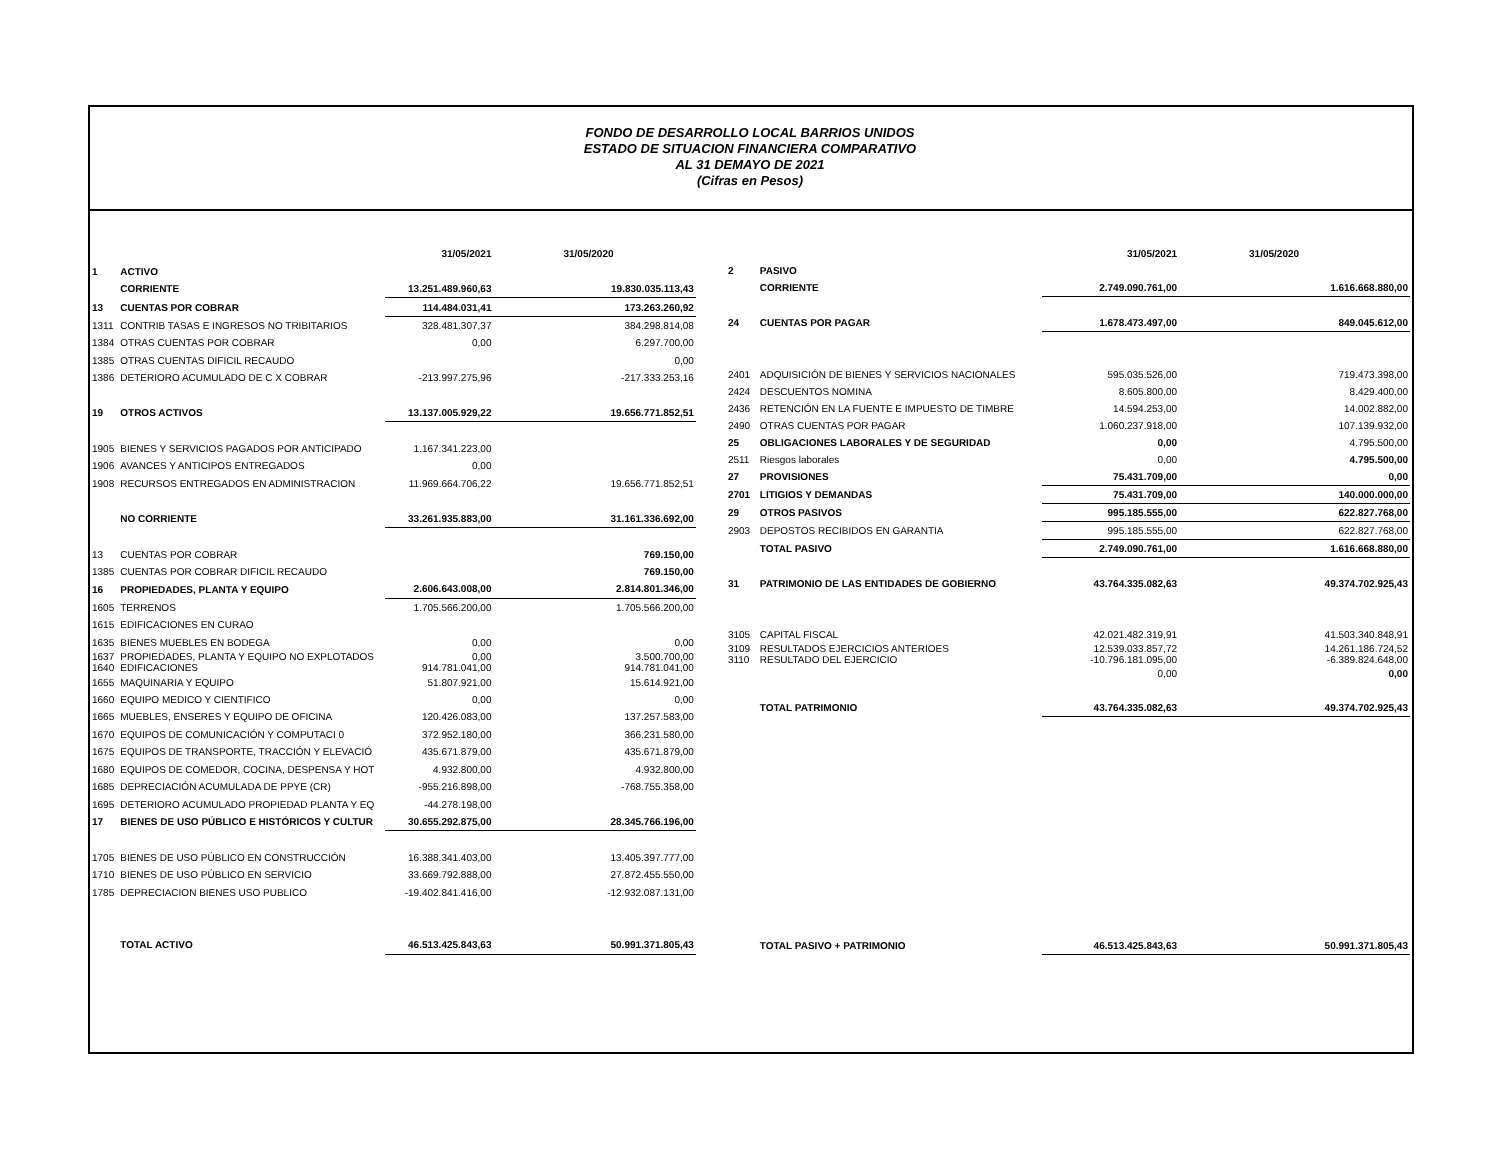FONDO DE DESARROLLO LOCAL BARRIOS UNIDOS
ESTADO DE SITUACION FINANCIERA COMPARATIVO
AL 31 DEMAYO DE 2021
(Cifras en Pesos)
| | | 31/05/2021 | 31/05/2020 |
| 1 | ACTIVO | | |
| | CORRIENTE | 13.251.489.960,63 | 19.830.035.113,43 |
| 13 | CUENTAS POR COBRAR | 114.484.031,41 | 173.263.260,92 |
| 1311 | CONTRIB TASAS E INGRESOS NO TRIBITARIOS | 328.481.307,37 | 384.298.814,08 |
| 1384 | OTRAS CUENTAS POR COBRAR | 0,00 | 6.297.700,00 |
| 1385 | OTRAS CUENTAS DIFICIL RECAUDO | | 0,00 |
| 1386 | DETERIORO ACUMULADO DE C X COBRAR | -213.997.275,96 | -217.333.253,16 |
| 19 | OTROS ACTIVOS | 13.137.005.929,22 | 19.656.771.852,51 |
| 1905 | BIENES Y SERVICIOS PAGADOS POR ANTICIPADO | 1.167.341.223,00 | |
| 1906 | AVANCES Y ANTICIPOS ENTREGADOS | 0,00 | |
| 1908 | RECURSOS ENTREGADOS EN ADMINISTRACION | 11.969.664.706,22 | 19.656.771.852,51 |
| | NO CORRIENTE | 33.261.935.883,00 | 31.161.336.692,00 |
| 13 | CUENTAS POR COBRAR | | 769.150,00 |
| 1385 | CUENTAS POR COBRAR DIFICIL RECAUDO | | 769.150,00 |
| 16 | PROPIEDADES, PLANTA Y EQUIPO | 2.606.643.008,00 | 2.814.801.346,00 |
| 1605 | TERRENOS | 1.705.566.200,00 | 1.705.566.200,00 |
| 1615 | EDIFICACIONES EN CURAO | | |
| 1635 | BIENES MUEBLES EN BODEGA | 0,00 | 0,00 |
| 1637 1640 | PROPIEDADES, PLANTA Y EQUIPO NO EXPLOTADOS EDIFICACIONES | 0,00 914.781.041,00 | 3.500.700,00 914.781.041,00 |
| 1655 | MAQUINARIA Y EQUIPO | 51.807.921,00 | 15.614.921,00 |
| 1660 | EQUIPO MEDICO Y CIENTIFICO | 0,00 | 0,00 |
| 1665 | MUEBLES, ENSERES Y EQUIPO DE OFICINA | 120.426.083,00 | 137.257.583,00 |
| 1670 | EQUIPOS DE COMUNICACIÓN Y COMPUTACI 0 | 372.952.180,00 | 366.231.580,00 |
| 1675 | EQUIPOS DE TRANSPORTE, TRACCIÓN Y ELEVACIÓ | 435.671.879,00 | 435.671.879,00 |
| 1680 | EQUIPOS DE COMEDOR, COCINA, DESPENSA Y HOT | 4.932.800,00 | 4.932.800,00 |
| 1685 | DEPRECIACIÓN ACUMULADA DE PPYE (CR) | -955.216.898,00 | -768.755.358,00 |
| 1695 | DETERIORO ACUMULADO PROPIEDAD PLANTA Y EQ | -44.278.198,00 | |
| 17 | BIENES DE USO PÚBLICO E HISTÓRICOS Y CULTUR | 30.655.292.875,00 | 28.345.766.196,00 |
| 1705 | BIENES DE USO PÚBLICO EN CONSTRUCCIÓN | 16.388.341.403,00 | 13.405.397.777,00 |
| 1710 | BIENES DE USO PÚBLICO EN SERVICIO | 33.669.792.888,00 | 27.872.455.550,00 |
| 1785 | DEPRECIACION BIENES USO PUBLICO | -19.402.841.416,00 | -12.932.087.131,00 |
| | TOTAL ACTIVO | 46.513.425.843,63 | 50.991.371.805,43 |
| | | 31/05/2021 | 31/05/2020 |
| 2 | PASIVO | | |
| | CORRIENTE | 2.749.090.761,00 | 1.616.668.880,00 |
| 24 | CUENTAS POR PAGAR | 1.678.473.497,00 | 849.045.612,00 |
| 2401 | ADQUISICIÓN DE BIENES Y SERVICIOS NACIONALES | 595.035.526,00 | 719.473.398,00 |
| 2424 | DESCUENTOS NOMINA | 8.605.800,00 | 8.429.400,00 |
| 2436 | RETENCIÓN EN LA FUENTE E IMPUESTO DE TIMBRE | 14.594.253,00 | 14.002.882,00 |
| 2490 | OTRAS CUENTAS POR PAGAR | 1.060.237.918,00 | 107.139.932,00 |
| 25 | OBLIGACIONES LABORALES Y DE SEGURIDAD | 0,00 | 4.795.500,00 |
| 2511 | Riesgos laborales | 0,00 | 4.795.500,00 |
| 27 | PROVISIONES | 75.431.709,00 | 0,00 |
| 2701 | LITIGIOS Y DEMANDAS | 75.431.709,00 | 140.000.000,00 |
| 29 | OTROS PASIVOS | 995.185.555,00 | 622.827.768,00 |
| 2903 | DEPOSTOS RECIBIDOS EN GARANTIA | 995.185.555,00 | 622.827.768,00 |
| | TOTAL PASIVO | 2.749.090.761,00 | 1.616.668.880,00 |
| 31 | PATRIMONIO DE LAS ENTIDADES DE GOBIERNO | 43.764.335.082,63 | 49.374.702.925,43 |
| 3105 | CAPITAL FISCAL | 42.021.482.319,91 | 41.503.340.848,91 |
| 3109 3110 | RESULTADOS EJERCICIOS ANTERIOES RESULTADO DEL EJERCICIO | 12.539.033.857,72 -10.796.181.095,00 | 14.261.186.724,52 -6.389.824.648,00 |
| | | 0,00 | 0,00 |
| | TOTAL PATRIMONIO | 43.764.335.082,63 | 49.374.702.925,43 |
| | TOTAL PASIVO + PATRIMONIO | 46.513.425.843,63 | 50.991.371.805,43 |